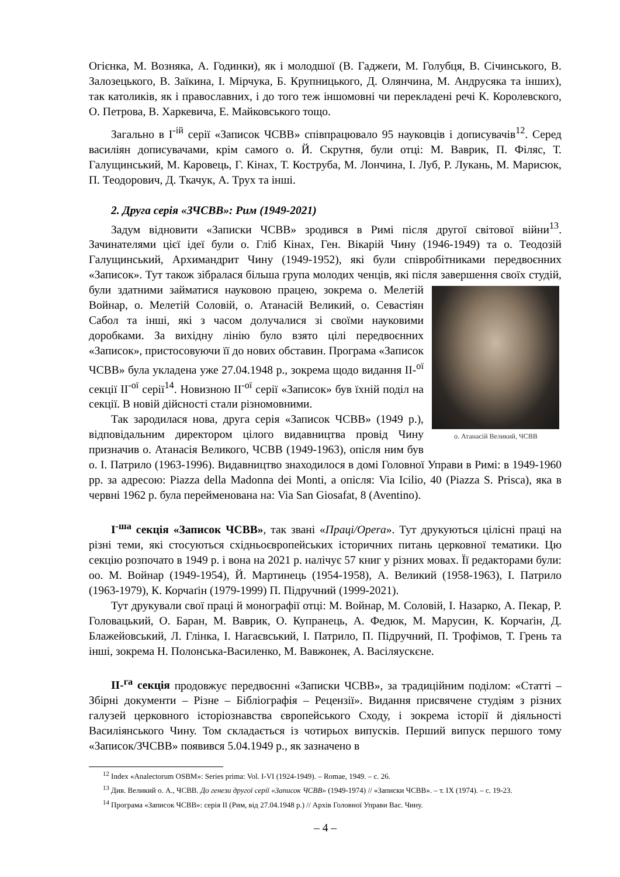Огієнка, М. Возняка, А. Годинки), як і молодшої (В. Гаджеґи, М. Голубця, В. Січинського, В. Залозецького, В. Заїкина, І. Мірчука, Б. Крупницького, Д. Олянчина, М. Андрусяка та інших), так католиків, як і православних, і до того теж іншомовні чи перекладені речі К. Королевского, О. Петрова, В. Харкевича, Е. Майковського тощо.
Загально в I<sup>-ій</sup> серії «Записок ЧСВВ» співпрацювало 95 науковців і дописувачів<sup>12</sup>. Серед василіян дописувачами, крім самого о. Й. Скрутня, були отці: М. Ваврик, П. Філяс, Т. Галущинський, М. Каровець, Г. Кінах, Т. Коструба, М. Лончина, І. Луб, Р. Лукань, М. Марисюк, П. Теодорович, Д. Ткачук, А. Трух та інші.
2. Друга серія «ЗЧСВВ»: Рим (1949-2021)
Задум відновити «Записки ЧСВВ» зродився в Римі після другої світової війни<sup>13</sup>. Зачинателями цієї ідеї були о. Гліб Кінах, Ген. Вікарій Чину (1946-1949) та о. Теодозій Галущинський, Архимандрит Чину (1949-1952), які були співробітниками передвоєнних «Записок». Тут також зібралася більша група молодих ченців, які після завершення своїх студій, були здатними займатися науковою працею, зокрема о. о. Атанасій Великий, ЧСВВ Мелетій Войнар, о. Мелетій Соловій, о. Атанасій Великий, о. Севастіян Сабол та інші, які з часом долучалися зі своїми науковими доробками. За вихідну лінію було взято цілі передвоєнних «Записок», пристосовуючи її до нових обставин. Програма «Записок ЧСВВ» була укладена уже 27.04.1948 р., зокрема щодо видання II-<sup>ої</sup> секції II<sup>-ої</sup> серії<sup>14</sup>. Новизною II<sup>-ої</sup> серії «Записок» був їхній поділ на секції. В новій дійсності стали різномовними.
Так зародилася нова, друга серія «Записок ЧСВВ» (1949 р.), відповідальним директором цілого видавництва провід Чину призначив о. Атанасія Великого, ЧСВВ (1949-1963), опісля ним був о. І. Патрило (1963-1996). Видавництво знаходилося в домі Головної Управи в Римі: в 1949-1960 рр. за адресою: Piazza della Madonna dei Monti, а опісля: Via Icilio, 40 (Piazza S. Prisca), яка в червні 1962 р. була перейменована на: Via San Giosafat, 8 (Aventino).
I<sup>-ша</sup> секція «Записок ЧСВВ», так звані «Праці/Opera». Тут друкуються цілісні праці на різні теми, які стосуються східньоєвропейських історичних питань церковної тематики. Цю секцію розпочато в 1949 р. і вона на 2021 р. налічує 57 книг у різних мовах. Її редакторами були: оо. М. Войнар (1949-1954), Й. Мартинець (1954-1958), А. Великий (1958-1963), І. Патрило (1963-1979), К. Корчаґін (1979-1999) П. Підручний (1999-2021).
Тут друкували свої праці й монографії отці: М. Войнар, М. Соловій, І. Назарко, А. Пекар, Р. Головацький, О. Баран, М. Ваврик, О. Купранець, А. Федюк, М. Марусин, К. Корчаґін, Д. Блажейовський, Л. Глінка, І. Нагаєвський, І. Патрило, П. Підручний, П. Трофімов, Т. Грень та інші, зокрема Н. Полонська-Василенко, М. Вавжонек, А. Васіляускєне.
II-<sup>га</sup> секція продовжує передвоєнні «Записки ЧСВВ», за традиційним поділом: «Статті – Збірні документи – Різне – Бібліографія – Рецензії». Видання присвячене студіям з різних галузей церковного історіознавства європейського Сходу, і зокрема історії й діяльності Василіянського Чину. Том складається із чотирьох випусків. Перший випуск першого тому «Записок/ЗЧСВВ» появився 5.04.1949 р., як зазначено в
<sup>12</sup> Index «Analectorum OSBM»: Series prima: Vol. I-VI (1924-1949). – Romae, 1949. – с. 26.
<sup>13</sup> Див. Великий о. А., ЧСВВ. До генези другої серії «Записок ЧСВВ» (1949-1974) // «Записки ЧСВВ». – т. IX (1974). – с. 19-23.
<sup>14</sup> Програма «Записок ЧСВВ»: серія II (Рим, від 27.04.1948 р.) // Архів Головної Управи Вас. Чину.
– 4 –